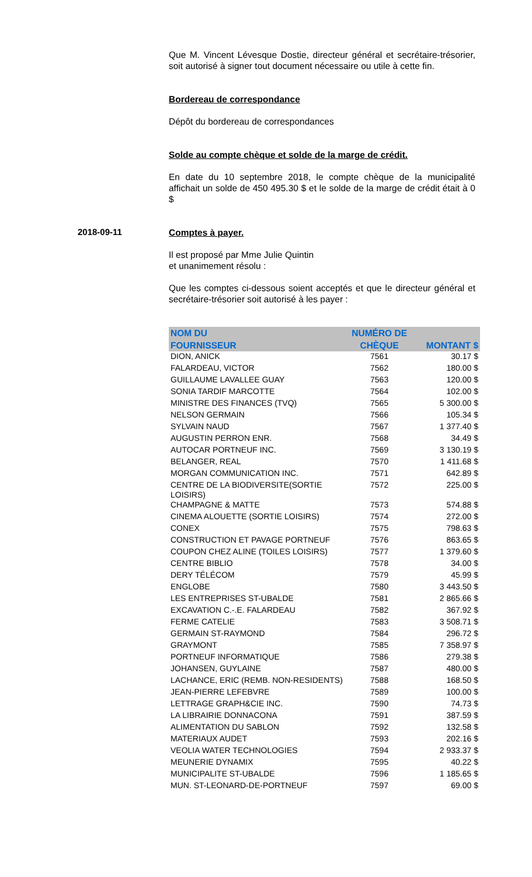Que M. Vincent Lévesque Dostie, directeur général et secrétaire-trésorier, soit autorisé à signer tout document nécessaire ou utile à cette fin.
Bordereau de correspondance
Dépôt du bordereau de correspondances
Solde au compte chèque et solde de la marge de crédit.
En date du 10 septembre 2018, le compte chèque de la municipalité affichait un solde de 450 495.30 $ et le solde de la marge de crédit était à 0 $
2018-09-11
Comptes à payer.
Il est proposé par Mme Julie Quintin
et unanimement résolu :
Que les comptes ci-dessous soient acceptés et que le directeur général et secrétaire-trésorier soit autorisé à les payer :
| NOM DU FOURNISSEUR | NUMÉRO DE CHÈQUE | MONTANT $ |
| --- | --- | --- |
| DION, ANICK | 7561 | 30.17 $ |
| FALARDEAU, VICTOR | 7562 | 180.00 $ |
| GUILLAUME LAVALLEE GUAY | 7563 | 120.00 $ |
| SONIA TARDIF MARCOTTE | 7564 | 102.00 $ |
| MINISTRE DES FINANCES (TVQ) | 7565 | 5 300.00 $ |
| NELSON GERMAIN | 7566 | 105.34 $ |
| SYLVAIN NAUD | 7567 | 1 377.40 $ |
| AUGUSTIN PERRON ENR. | 7568 | 34.49 $ |
| AUTOCAR PORTNEUF INC. | 7569 | 3 130.19 $ |
| BELANGER, REAL | 7570 | 1 411.68 $ |
| MORGAN COMMUNICATION INC. | 7571 | 642.89 $ |
| CENTRE DE LA BIODIVERSITE(SORTIE LOISIRS) | 7572 | 225.00 $ |
| CHAMPAGNE & MATTE | 7573 | 574.88 $ |
| CINEMA ALOUETTE (SORTIE LOISIRS) | 7574 | 272.00 $ |
| CONEX | 7575 | 798.63 $ |
| CONSTRUCTION ET PAVAGE PORTNEUF | 7576 | 863.65 $ |
| COUPON CHEZ ALINE (TOILES LOISIRS) | 7577 | 1 379.60 $ |
| CENTRE BIBLIO | 7578 | 34.00 $ |
| DERY TÉLÉCOM | 7579 | 45.99 $ |
| ENGLOBE | 7580 | 3 443.50 $ |
| LES ENTREPRISES ST-UBALDE | 7581 | 2 865.66 $ |
| EXCAVATION C.-.E. FALARDEAU | 7582 | 367.92 $ |
| FERME CATELIE | 7583 | 3 508.71 $ |
| GERMAIN ST-RAYMOND | 7584 | 296.72 $ |
| GRAYMONT | 7585 | 7 358.97 $ |
| PORTNEUF INFORMATIQUE | 7586 | 279.38 $ |
| JOHANSEN, GUYLAINE | 7587 | 480.00 $ |
| LACHANCE, ERIC (REMB. NON-RESIDENTS) | 7588 | 168.50 $ |
| JEAN-PIERRE LEFEBVRE | 7589 | 100.00 $ |
| LETTRAGE GRAPH&CIE INC. | 7590 | 74.73 $ |
| LA LIBRAIRIE DONNACONA | 7591 | 387.59 $ |
| ALIMENTATION DU SABLON | 7592 | 132.58 $ |
| MATERIAUX AUDET | 7593 | 202.16 $ |
| VEOLIA WATER TECHNOLOGIES | 7594 | 2 933.37 $ |
| MEUNERIE DYNAMIX | 7595 | 40.22 $ |
| MUNICIPALITE ST-UBALDE | 7596 | 1 185.65 $ |
| MUN. ST-LEONARD-DE-PORTNEUF | 7597 | 69.00 $ |